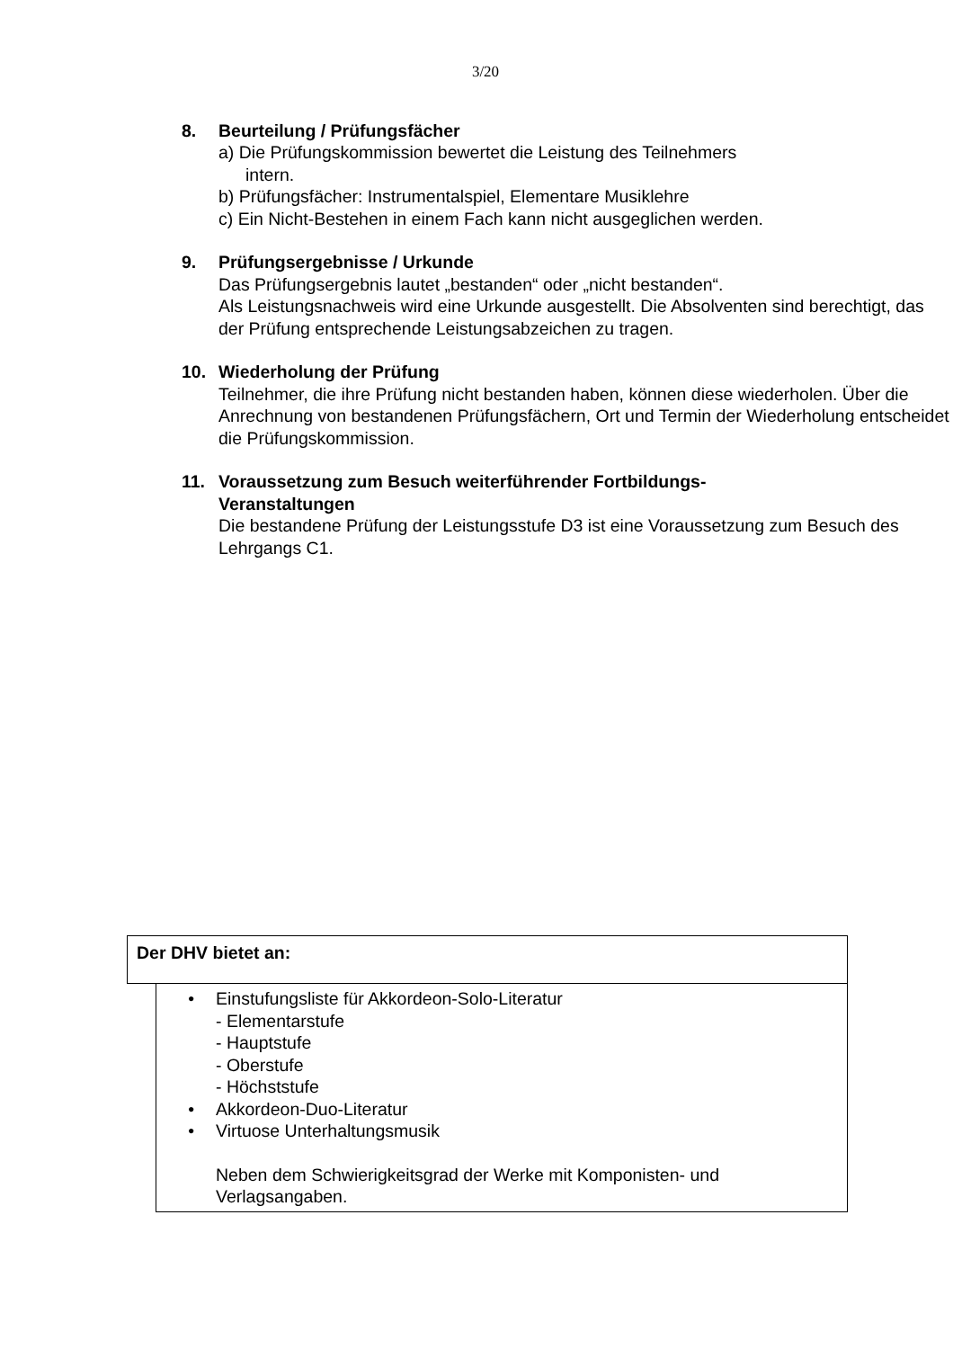3/20
8. Beurteilung / Prüfungsfächer
a) Die Prüfungskommission bewertet die Leistung des Teilnehmers
intern.
b) Prüfungsfächer: Instrumentalspiel, Elementare Musiklehre
c) Ein Nicht-Bestehen in einem Fach kann nicht ausgeglichen werden.
9. Prüfungsergebnisse / Urkunde
Das Prüfungsergebnis lautet „bestanden“ oder „nicht bestanden“.
Als Leistungsnachweis wird eine Urkunde ausgestellt. Die Absolventen sind berechtigt, das der Prüfung entsprechende Leistungsabzeichen zu tragen.
10. Wiederholung der Prüfung
Teilnehmer, die ihre Prüfung nicht bestanden haben, können diese wiederholen. Über die Anrechnung von bestandenen Prüfungsfächern, Ort und Termin der Wiederholung entscheidet die Prüfungskommission.
11. Voraussetzung zum Besuch weiterführender Fortbildungs-
Veranstaltungen
Die bestandene Prüfung der Leistungsstufe D3 ist eine Voraussetzung zum Besuch des Lehrgangs C1.
Der DHV bietet an:
• Einstufungsliste für Akkordeon-Solo-Literatur
- Elementarstufe
- Hauptstufe
- Oberstufe
- Höchststufe
• Akkordeon-Duo-Literatur
• Virtuose Unterhaltungsmusik
Neben dem Schwierigkeitsgrad der Werke mit Komponisten- und Verlagsangaben.